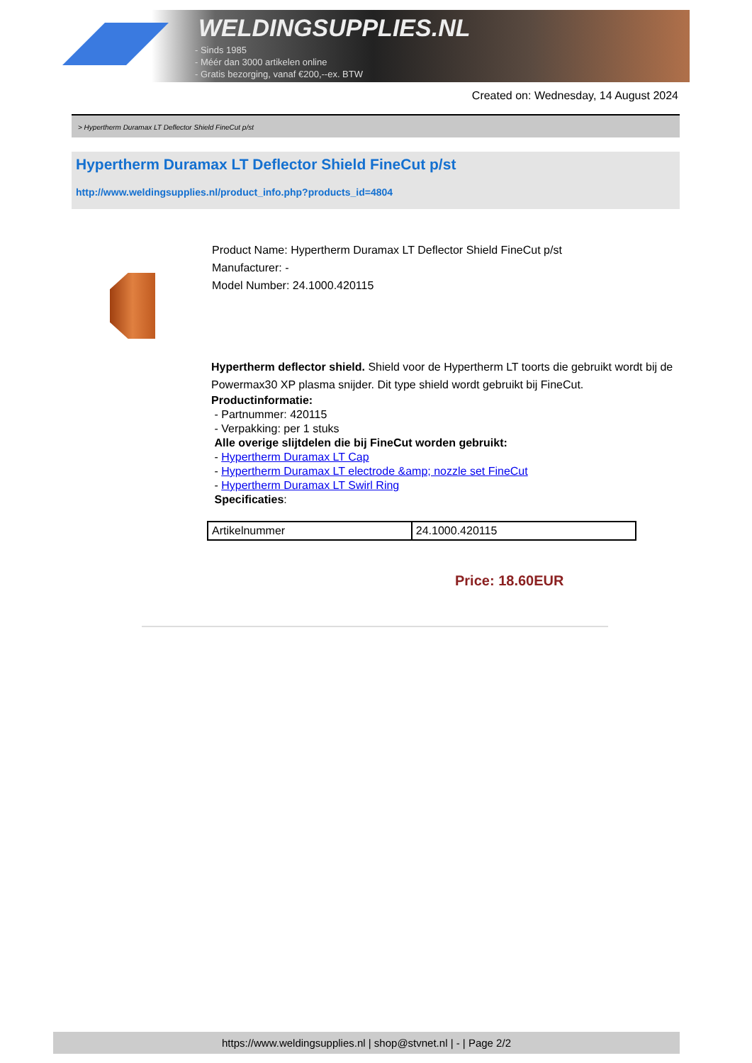WELDINGSUPPLIES.NL
- Sinds 1985
- Méér dan 3000 artikelen online
- Gratis bezorging, vanaf €200,--ex. BTW
Created on: Wednesday, 14 August 2024
> Hypertherm Duramax LT Deflector Shield FineCut p/st
Hypertherm Duramax LT Deflector Shield FineCut p/st
http://www.weldingsupplies.nl/product_info.php?products_id=4804
Product Name: Hypertherm Duramax LT Deflector Shield FineCut p/st
Manufacturer: -
Model Number: 24.1000.420115
Hypertherm deflector shield. Shield voor de Hypertherm LT toorts die gebruikt wordt bij de Powermax30 XP plasma snijder. Dit type shield wordt gebruikt bij FineCut.
Productinformatie:
- Partnummer: 420115
- Verpakking: per 1 stuks
Alle overige slijtdelen die bij FineCut worden gebruikt:
- Hypertherm Duramax LT Cap
- Hypertherm Duramax LT electrode &amp; nozzle set FineCut
- Hypertherm Duramax LT Swirl Ring
Specificaties:
| Artikelnummer | 24.1000.420115 |
Price: 18.60EUR
https://www.weldingsupplies.nl | shop@stvnet.nl | - | Page 2/2